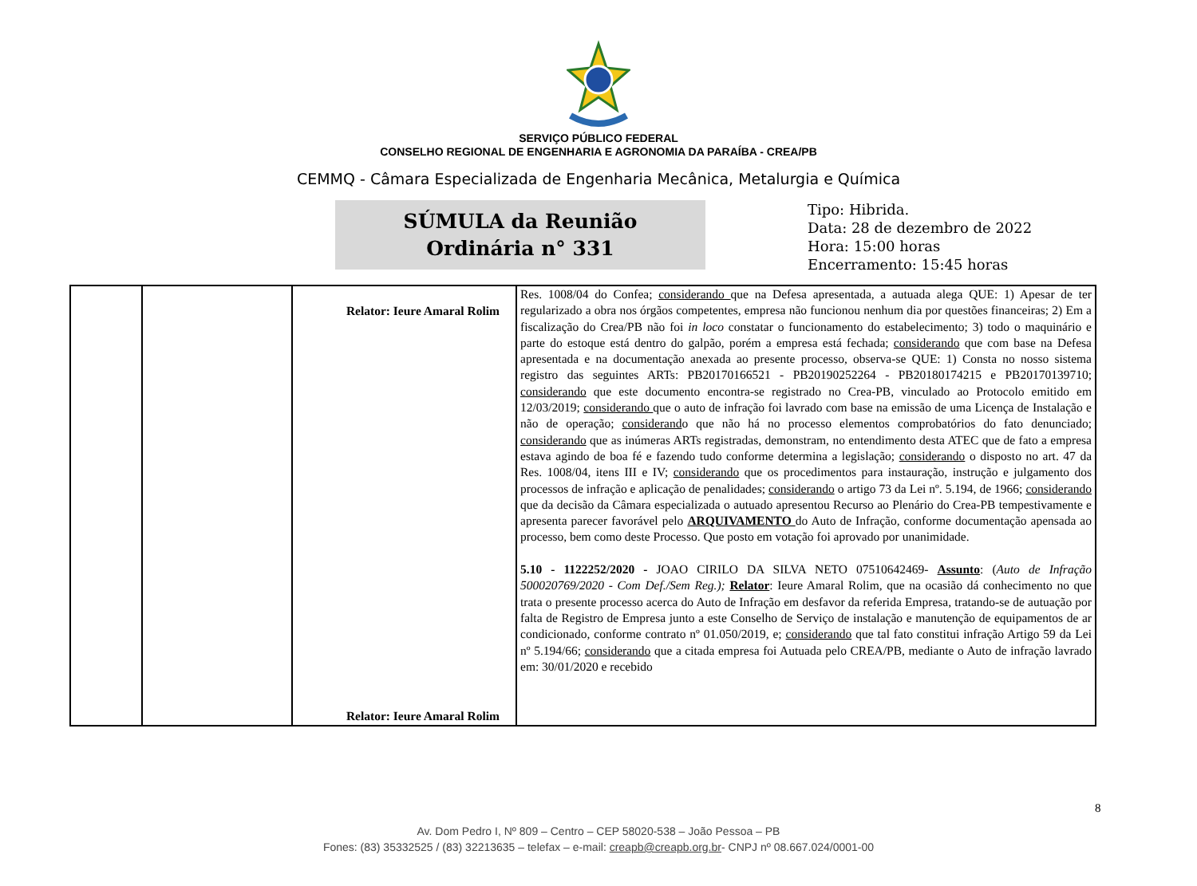SERVIÇO PÚBLICO FEDERAL
CONSELHO REGIONAL DE ENGENHARIA E AGRONOMIA DA PARAÍBA - CREA/PB
CEMMQ - Câmara Especializada de Engenharia Mecânica, Metalurgia e Química
SÚMULA da Reunião
Ordinária n° 331
Tipo: Hibrida.
Data: 28 de dezembro de 2022
Hora: 15:00 horas
Encerramento: 15:45 horas
| | | Relator: Ieure Amaral Rolim Relator: Ieure Amaral Rolim | Res. 1008/04 do Confea; considerando que na Defesa apresentada, a autuada alega QUE: 1) Apesar de ter regularizado a obra nos órgãos competentes, empresa não funcionou nenhum dia por questões financeiras; 2) Em a fiscalização do Crea/PB não foi in loco constatar o funcionamento do estabelecimento; 3) todo o maquinário e parte do estoque está dentro do galpão, porém a empresa está fechada; considerando que com base na Defesa apresentada e na documentação anexada ao presente processo, observa-se QUE: 1) Consta no nosso sistema registro das seguintes ARTs: PB20170166521 - PB20190252264 - PB20180174215 e PB20170139710; considerando que este documento encontra-se registrado no Crea-PB, vinculado ao Protocolo emitido em 12/03/2019; considerando que o auto de infração foi lavrado com base na emissão de uma Licença de Instalação e não de operação; considerand o que não há no processo elementos comprobatórios do fato denunciado; considerando que as inúmeras ARTs registradas, demonstram, no entendimento desta ATEC que de fato a empresa estava agindo de boa fé e fazendo tudo conforme determina a legislação; considerando o disposto no art. 47 da Res. 1008/04, itens III e IV; considerando que os procedimentos para instauração, instrução e julgamento dos processos de infração e aplicação de penalidades; considerando o artigo 73 da Lei nº. 5.194, de 1966; considerando que da decisão da Câmara especializada o autuado apresentou Recurso ao Plenário do Crea-PB tempestivamente e apresenta parecer favorável pelo ARQUIVAMENTO do Auto de Infração, conforme documentação apensada ao processo, bem como deste Processo. Que posto em votação foi aprovado por unanimidade. 5.10 - 1122252/2020 - JOAO CIRILO DA SILVA NETO 07510642469- Assunto : ( Auto de Infração 500020769/2020 - Com Def./Sem Reg.); Relator : Ieure Amaral Rolim, que na ocasião dá conhecimento no que trata o presente processo acerca do Auto de Infração em desfavor da referida Empresa, tratando-se de autuação por falta de Registro de Empresa junto a este Conselho de Serviço de instalação e manutenção de equipamentos de ar condicionado, conforme contrato nº 01.050/2019, e; considerando que tal fato constitui infração Artigo 59 da Lei nº 5.194/66; considerando que a citada empresa foi Autuada pelo CREA/PB, mediante o Auto de infração lavrado em: 30/01/2020 e recebido |
8
Av. Dom Pedro I, Nº 809 – Centro – CEP 58020-538 – João Pessoa – PB
Fones: (83) 35332525 / (83) 32213635 – telefax – e-mail: creapb@creapb.org.br- CNPJ nº 08.667.024/0001-00